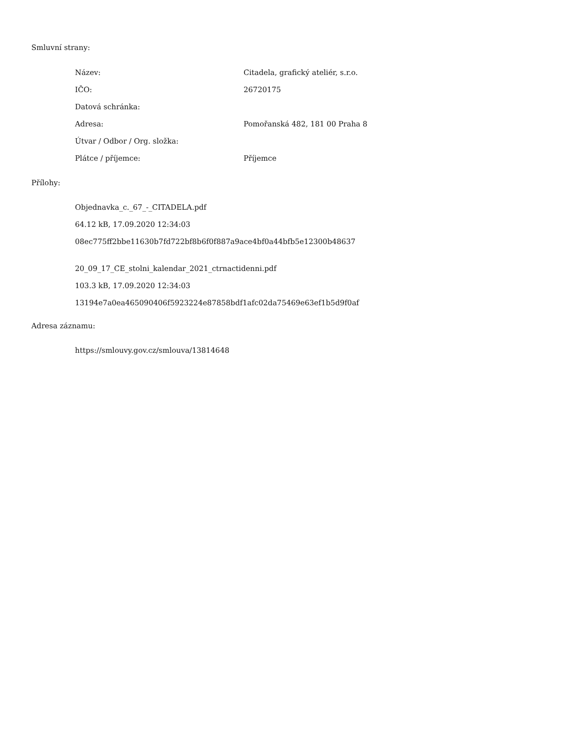Smluvní strany:
| Název: | Citadela, grafický ateliér, s.r.o. |
| IČO: | 26720175 |
| Datová schránka: | |
| Adresa: | Pomořanská 482, 181 00 Praha 8 |
| Útvar / Odbor / Org. složka: | |
| Plátce / příjemce: | Příjemce |
Přílohy:
Objednavka_c._67_-_CITADELA.pdf
64.12 kB, 17.09.2020 12:34:03
08ec775ff2bbe11630b7fd722bf8b6f0f887a9ace4bf0a44bfb5e12300b48637
20_09_17_CE_stolni_kalendar_2021_ctrnactidenni.pdf
103.3 kB, 17.09.2020 12:34:03
13194e7a0ea465090406f5923224e87858bdf1afc02da75469e63ef1b5d9f0af
Adresa záznamu:
https://smlouvy.gov.cz/smlouva/13814648